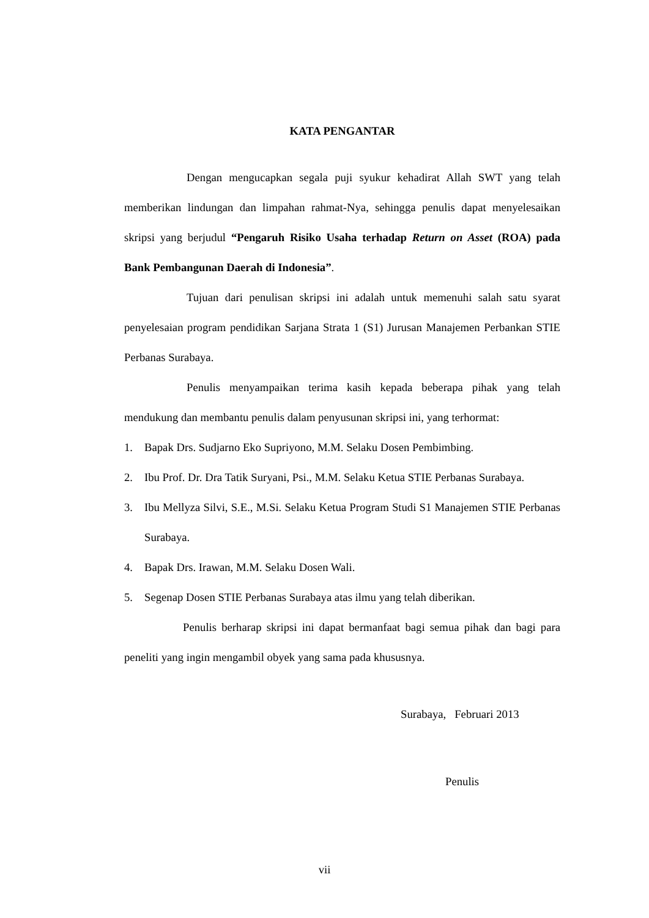KATA PENGANTAR
Dengan mengucapkan segala puji syukur kehadirat Allah SWT yang telah memberikan lindungan dan limpahan rahmat-Nya, sehingga penulis dapat menyelesaikan skripsi yang berjudul “Pengaruh Risiko Usaha terhadap Return on Asset (ROA) pada Bank Pembangunan Daerah di Indonesia”.
Tujuan dari penulisan skripsi ini adalah untuk memenuhi salah satu syarat penyelesaian program pendidikan Sarjana Strata 1 (S1) Jurusan Manajemen Perbankan STIE Perbanas Surabaya.
Penulis menyampaikan terima kasih kepada beberapa pihak yang telah mendukung dan membantu penulis dalam penyusunan skripsi ini, yang terhormat:
1. Bapak Drs. Sudjarno Eko Supriyono, M.M. Selaku Dosen Pembimbing.
2. Ibu Prof. Dr. Dra Tatik Suryani, Psi., M.M. Selaku Ketua STIE Perbanas Surabaya.
3. Ibu Mellyza Silvi, S.E., M.Si. Selaku Ketua Program Studi S1 Manajemen STIE Perbanas Surabaya.
4. Bapak Drs. Irawan, M.M. Selaku Dosen Wali.
5. Segenap Dosen STIE Perbanas Surabaya atas ilmu yang telah diberikan.
Penulis berharap skripsi ini dapat bermanfaat bagi semua pihak dan bagi para peneliti yang ingin mengambil obyek yang sama pada khususnya.
Surabaya, Februari 2013
Penulis
vii